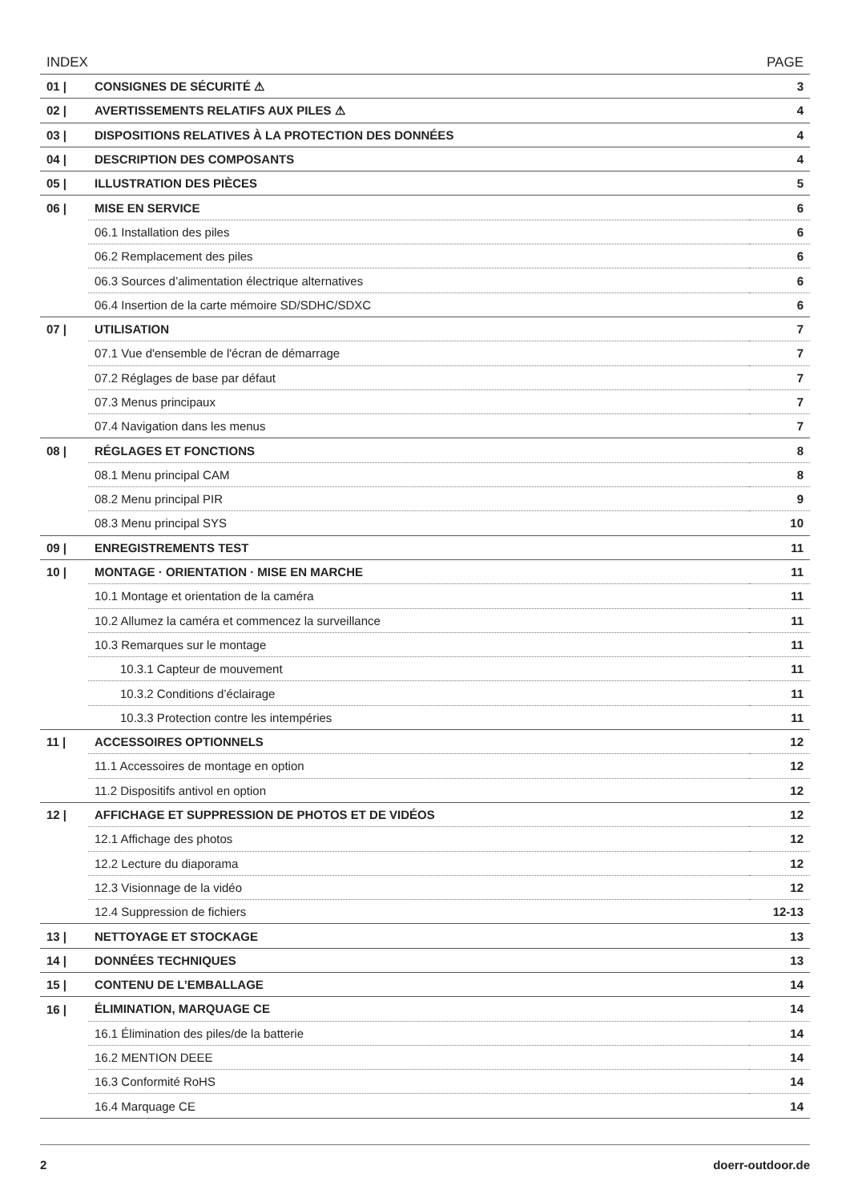| INDEX | | PAGE |
| --- | --- | --- |
| 01 / | CONSIGNES DE SÉCURITÉ ⚠ | 3 |
| 02 / | AVERTISSEMENTS RELATIFS AUX PILES ⚠ | 4 |
| 03 / | DISPOSITIONS RELATIVES À LA PROTECTION DES DONNÉES | 4 |
| 04 / | DESCRIPTION DES COMPOSANTS | 4 |
| 05 / | ILLUSTRATION DES PIÈCES | 5 |
| 06 / | MISE EN SERVICE | 6 |
| | 06.1 Installation des piles | 6 |
| | 06.2 Remplacement des piles | 6 |
| | 06.3 Sources d’alimentation électrique alternatives | 6 |
| | 06.4 Insertion de la carte mémoire SD/SDHC/SDXC | 6 |
| 07 / | UTILISATION | 7 |
| | 07.1 Vue d'ensemble de l'écran de démarrage | 7 |
| | 07.2 Réglages de base par défaut | 7 |
| | 07.3 Menus principaux | 7 |
| | 07.4 Navigation dans les menus | 7 |
| 08 / | RÉGLAGES ET FONCTIONS | 8 |
| | 08.1 Menu principal CAM | 8 |
| | 08.2 Menu principal PIR | 9 |
| | 08.3 Menu principal SYS | 10 |
| 09 / | ENREGISTREMENTS TEST | 11 |
| 10 / | MONTAGE · ORIENTATION · MISE EN MARCHE | 11 |
| | 10.1 Montage et orientation de la caméra | 11 |
| | 10.2 Allumez la caméra et commencez la surveillance | 11 |
| | 10.3 Remarques sur le montage | 11 |
| | 10.3.1 Capteur de mouvement | 11 |
| | 10.3.2 Conditions d’éclairage | 11 |
| | 10.3.3 Protection contre les intempéries | 11 |
| 11 / | ACCESSOIRES OPTIONNELS | 12 |
| | 11.1 Accessoires de montage en option | 12 |
| | 11.2 Dispositifs antivol en option | 12 |
| 12 / | AFFICHAGE ET SUPPRESSION DE PHOTOS ET DE VIDÉOS | 12 |
| | 12.1 Affichage des photos | 12 |
| | 12.2 Lecture du diaporama | 12 |
| | 12.3 Visionnage de la vidéo | 12 |
| | 12.4 Suppression de fichiers | 12-13 |
| 13 / | NETTOYAGE ET STOCKAGE | 13 |
| 14 / | DONNÉES TECHNIQUES | 13 |
| 15 / | CONTENU DE L’EMBALLAGE | 14 |
| 16 / | ÉLIMINATION, MARQUAGE CE | 14 |
| | 16.1 Élimination des piles/de la batterie | 14 |
| | 16.2 MENTION DEEE | 14 |
| | 16.3 Conformité RoHS | 14 |
| | 16.4 Marquage CE | 14 |
2 doerr-outdoor.de